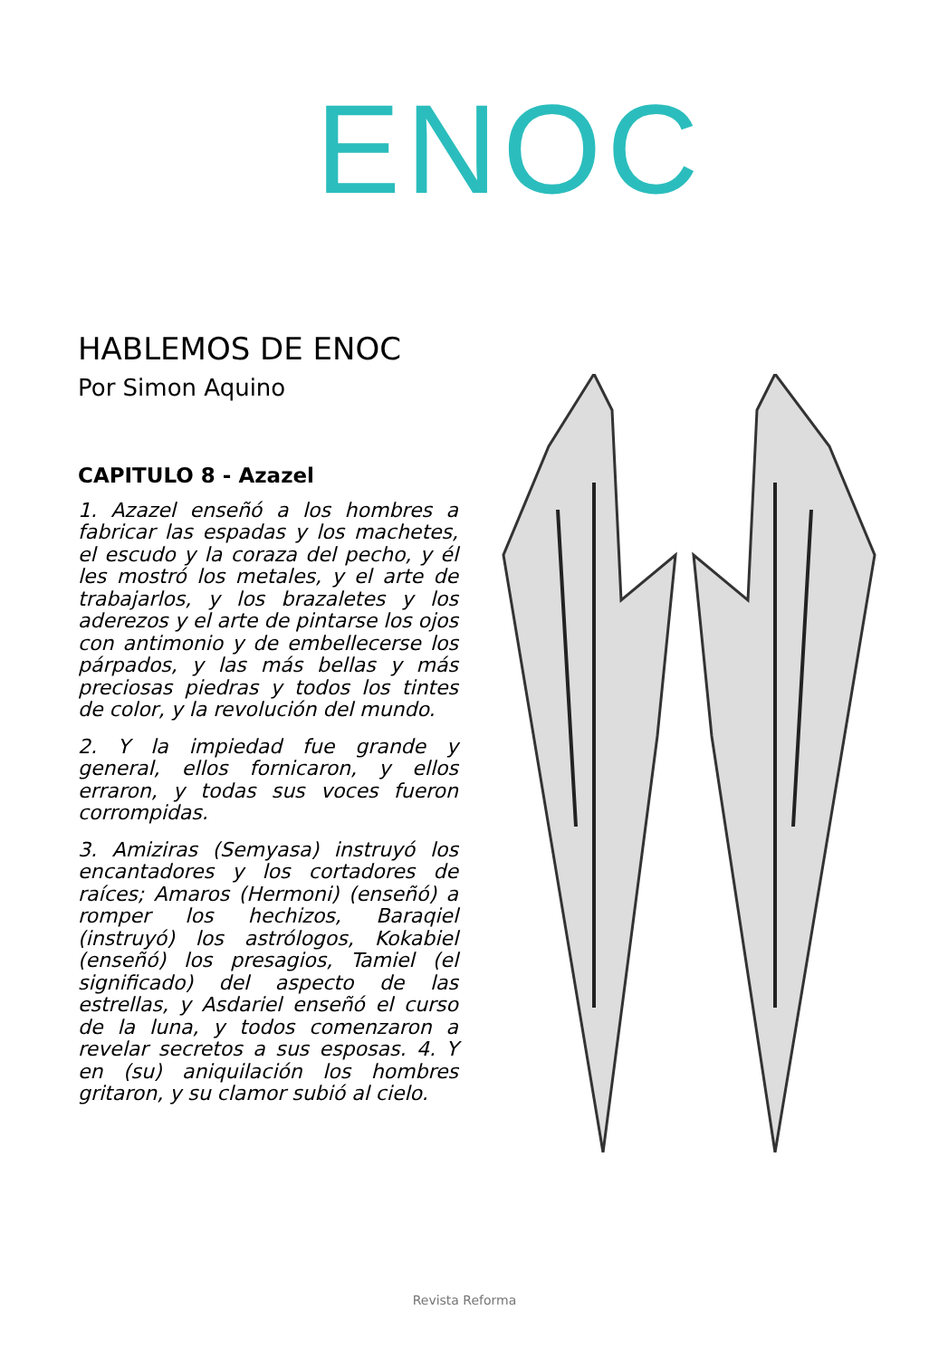ENOC
HABLEMOS DE ENOC
Por Simon Aquino
CAPITULO 8 - Azazel
1. Azazel enseñó a los hombres a fabricar las espadas y los machetes, el escudo y la coraza del pecho, y él les mostró los metales, y el arte de trabajarlos, y los brazaletes y los aderezos y el arte de pintarse los ojos con antimonio y de embellecerse los párpados, y las más bellas y más preciosas piedras y todos los tintes de color, y la revolución del mundo.
2. Y la impiedad fue grande y general, ellos fornicaron, y ellos erraron, y todas sus voces fueron corrompidas.
3. Amiziras (Semyasa) instruyó los encantadores y los cortadores de raíces; Amaros (Hermoni) (enseñó) a romper los hechizos, Baraqiel (instruyó) los astrólogos, Kokabiel (enseñó) los presagios, Tamiel (el significado) del aspecto de las estrellas, y Asdariel enseñó el curso de la luna, y todos comenzaron a revelar secretos a sus esposas. 4. Y en (su) aniquilación los hombres gritaron, y su clamor subió al cielo.
Revista Reforma